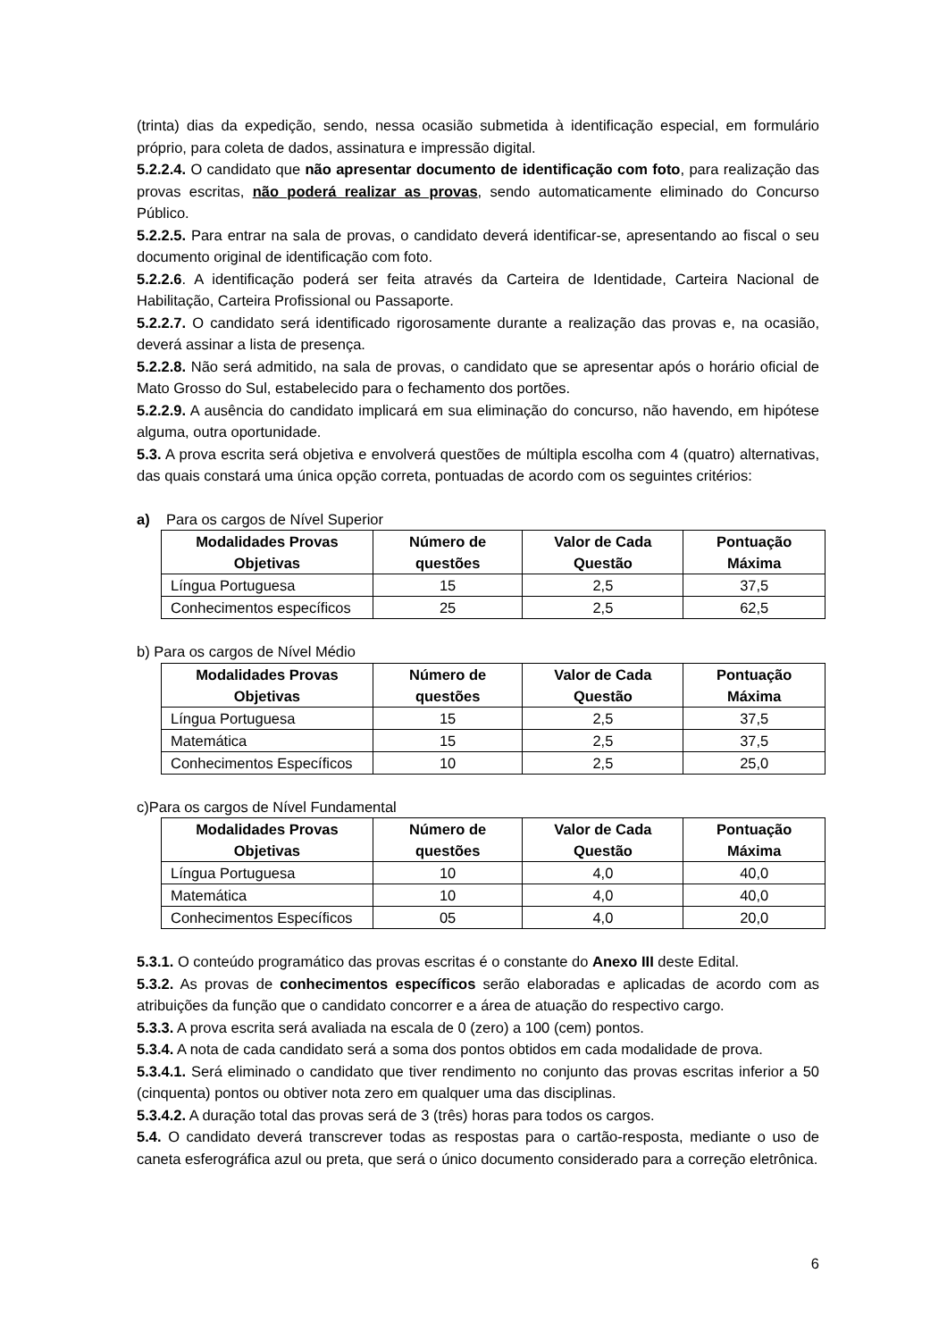(trinta) dias da expedição, sendo, nessa ocasião submetida à identificação especial, em formulário próprio, para coleta de dados, assinatura e impressão digital.
5.2.2.4. O candidato que não apresentar documento de identificação com foto, para realização das provas escritas, não poderá realizar as provas, sendo automaticamente eliminado do Concurso Público.
5.2.2.5. Para entrar na sala de provas, o candidato deverá identificar-se, apresentando ao fiscal o seu documento original de identificação com foto.
5.2.2.6. A identificação poderá ser feita através da Carteira de Identidade, Carteira Nacional de Habilitação, Carteira Profissional ou Passaporte.
5.2.2.7. O candidato será identificado rigorosamente durante a realização das provas e, na ocasião, deverá assinar a lista de presença.
5.2.2.8. Não será admitido, na sala de provas, o candidato que se apresentar após o horário oficial de Mato Grosso do Sul, estabelecido para o fechamento dos portões.
5.2.2.9. A ausência do candidato implicará em sua eliminação do concurso, não havendo, em hipótese alguma, outra oportunidade.
5.3. A prova escrita será objetiva e envolverá questões de múltipla escolha com 4 (quatro) alternativas, das quais constará uma única opção correta, pontuadas de acordo com os seguintes critérios:
a) Para os cargos de Nível Superior
| Modalidades Provas Objetivas | Número de questões | Valor de Cada Questão | Pontuação Máxima |
| --- | --- | --- | --- |
| Língua Portuguesa | 15 | 2,5 | 37,5 |
| Conhecimentos específicos | 25 | 2,5 | 62,5 |
b) Para os cargos de Nível Médio
| Modalidades Provas Objetivas | Número de questões | Valor de Cada Questão | Pontuação Máxima |
| --- | --- | --- | --- |
| Língua Portuguesa | 15 | 2,5 | 37,5 |
| Matemática | 15 | 2,5 | 37,5 |
| Conhecimentos Específicos | 10 | 2,5 | 25,0 |
c)Para os cargos de Nível Fundamental
| Modalidades Provas Objetivas | Número de questões | Valor de Cada Questão | Pontuação Máxima |
| --- | --- | --- | --- |
| Língua Portuguesa | 10 | 4,0 | 40,0 |
| Matemática | 10 | 4,0 | 40,0 |
| Conhecimentos Específicos | 05 | 4,0 | 20,0 |
5.3.1. O conteúdo programático das provas escritas é o constante do Anexo III deste Edital.
5.3.2. As provas de conhecimentos específicos serão elaboradas e aplicadas de acordo com as atribuições da função que o candidato concorrer e a área de atuação do respectivo cargo.
5.3.3. A prova escrita será avaliada na escala de 0 (zero) a 100 (cem) pontos.
5.3.4. A nota de cada candidato será a soma dos pontos obtidos em cada modalidade de prova.
5.3.4.1. Será eliminado o candidato que tiver rendimento no conjunto das provas escritas inferior a 50 (cinquenta) pontos ou obtiver nota zero em qualquer uma das disciplinas.
5.3.4.2. A duração total das provas será de 3 (três) horas para todos os cargos.
5.4. O candidato deverá transcrever todas as respostas para o cartão-resposta, mediante o uso de caneta esferográfica azul ou preta, que será o único documento considerado para a correção eletrônica.
6